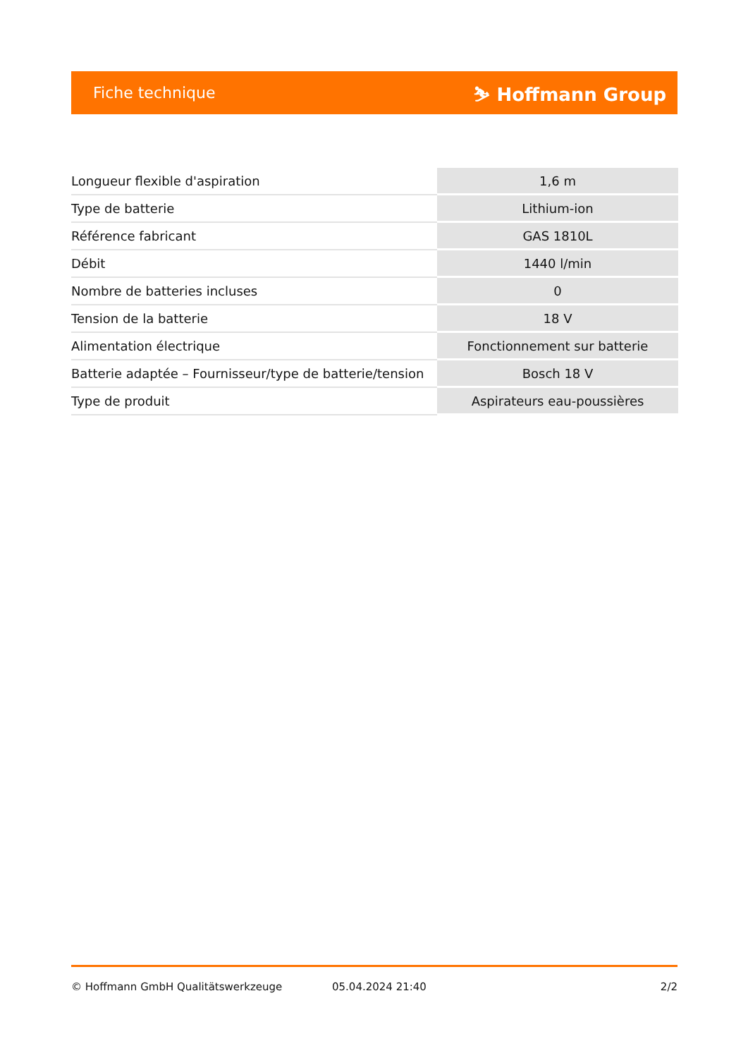Fiche technique ⛷ Hoffmann Group
| Longueur flexible d'aspiration | 1,6 m |
| Type de batterie | Lithium-ion |
| Référence fabricant | GAS 1810L |
| Débit | 1440 l/min |
| Nombre de batteries incluses | 0 |
| Tension de la batterie | 18 V |
| Alimentation électrique | Fonctionnement sur batterie |
| Batterie adaptée – Fournisseur/type de batterie/tension | Bosch 18 V |
| Type de produit | Aspirateurs eau-poussières |
© Hoffmann GmbH Qualitätswerkzeuge 05.04.2024 21:40 2/2